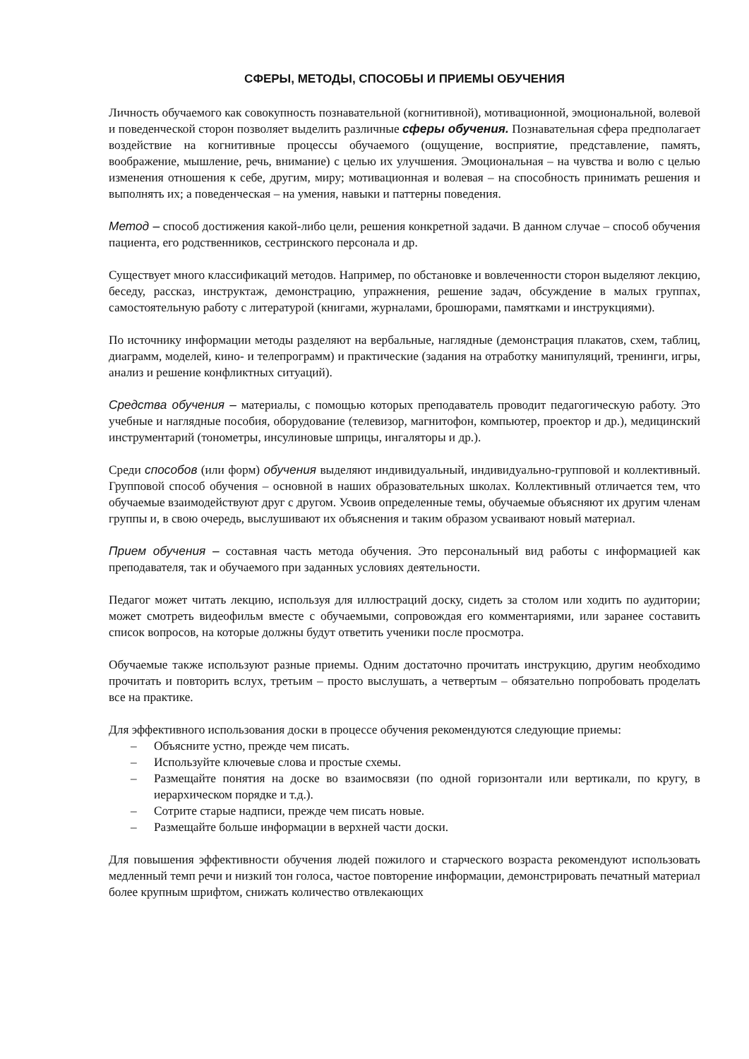СФЕРЫ, МЕТОДЫ, СПОСОБЫ И ПРИЕМЫ ОБУЧЕНИЯ
Личность обучаемого как совокупность познавательной (когнитивной), мотивационной, эмоциональной, волевой и поведенческой сторон позволяет выделить различные сферы обучения. Познавательная сфера предполагает воздействие на когнитивные процессы обучаемого (ощущение, восприятие, представление, память, воображение, мышление, речь, внимание) с целью их улучшения. Эмоциональная – на чувства и волю с целью изменения отношения к себе, другим, миру; мотивационная и волевая – на способность принимать решения и выполнять их; а поведенческая – на умения, навыки и паттерны поведения.
Метод – способ достижения какой-либо цели, решения конкретной задачи. В данном случае – способ обучения пациента, его родственников, сестринского персонала и др.
Существует много классификаций методов. Например, по обстановке и вовлеченности сторон выделяют лекцию, беседу, рассказ, инструктаж, демонстрацию, упражнения, решение задач, обсуждение в малых группах, самостоятельную работу с литературой (книгами, журналами, брошюрами, памятками и инструкциями).
По источнику информации методы разделяют на вербальные, наглядные (демонстрация плакатов, схем, таблиц, диаграмм, моделей, кино- и телепрограмм) и практические (задания на отработку манипуляций, тренинги, игры, анализ и решение конфликтных ситуаций).
Средства обучения – материалы, с помощью которых преподаватель проводит педагогическую работу. Это учебные и наглядные пособия, оборудование (телевизор, магнитофон, компьютер, проектор и др.), медицинский инструментарий (тонометры, инсулиновые шприцы, ингаляторы и др.).
Среди способов (или форм) обучения выделяют индивидуальный, индивидуально-групповой и коллективный. Групповой способ обучения – основной в наших образовательных школах. Коллективный отличается тем, что обучаемые взаимодействуют друг с другом. Усвоив определенные темы, обучаемые объясняют их другим членам группы и, в свою очередь, выслушивают их объяснения и таким образом усваивают новый материал.
Прием обучения – составная часть метода обучения. Это персональный вид работы с информацией как преподавателя, так и обучаемого при заданных условиях деятельности.
Педагог может читать лекцию, используя для иллюстраций доску, сидеть за столом или ходить по аудитории; может смотреть видеофильм вместе с обучаемыми, сопровождая его комментариями, или заранее составить список вопросов, на которые должны будут ответить ученики после просмотра.
Обучаемые также используют разные приемы. Одним достаточно прочитать инструкцию, другим необходимо прочитать и повторить вслух, третьим – просто выслушать, а четвертым – обязательно попробовать проделать все на практике.
Для эффективного использования доски в процессе обучения рекомендуются следующие приемы:
– Объясните устно, прежде чем писать.
– Используйте ключевые слова и простые схемы.
– Размещайте понятия на доске во взаимосвязи (по одной горизонтали или вертикали, по кругу, в иерархическом порядке и т.д.).
– Сотрите старые надписи, прежде чем писать новые.
– Размещайте больше информации в верхней части доски.
Для повышения эффективности обучения людей пожилого и старческого возраста рекомендуют использовать медленный темп речи и низкий тон голоса, частое повторение информации, демонстрировать печатный материал более крупным шрифтом, снижать количество отвлекающих